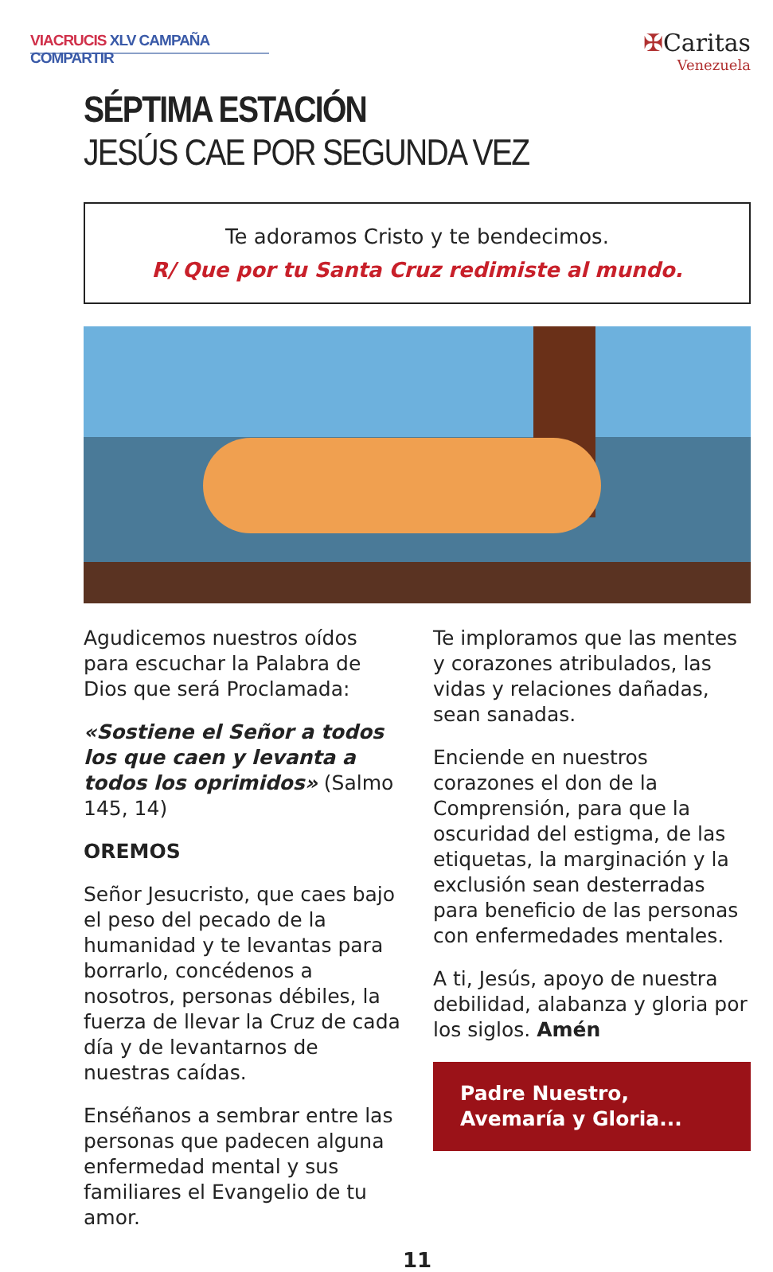VIACRUCIS XLV CAMPAÑA COMPARTIR
✠Caritas
Venezuela
SÉPTIMA ESTACIÓN
JESÚS CAE POR SEGUNDA VEZ
Te adoramos Cristo y te bendecimos.
R/ Que por tu Santa Cruz redimiste al mundo.
Agudicemos nuestros oídos para escuchar la Palabra de Dios que será Proclamada:
«Sostiene el Señor a todos los que caen y levanta a todos los oprimidos» (Salmo 145, 14)
OREMOS
Señor Jesucristo, que caes bajo el peso del pecado de la humanidad y te levantas para borrarlo, concédenos a nosotros, personas débiles, la fuerza de llevar la Cruz de cada día y de levantarnos de nuestras caídas.
Enséñanos a sembrar entre las personas que padecen alguna enfermedad mental y sus familiares el Evangelio de tu amor.
Te imploramos que las mentes y corazones atribulados, las vidas y relaciones dañadas, sean sanadas.
Enciende en nuestros corazones el don de la Comprensión, para que la oscuridad del estigma, de las etiquetas, la marginación y la exclusión sean desterradas para beneficio de las personas con enfermedades mentales.
A ti, Jesús, apoyo de nuestra debilidad, alabanza y gloria por los siglos. Amén
Padre Nuestro,
Avemaría y Gloria...
11